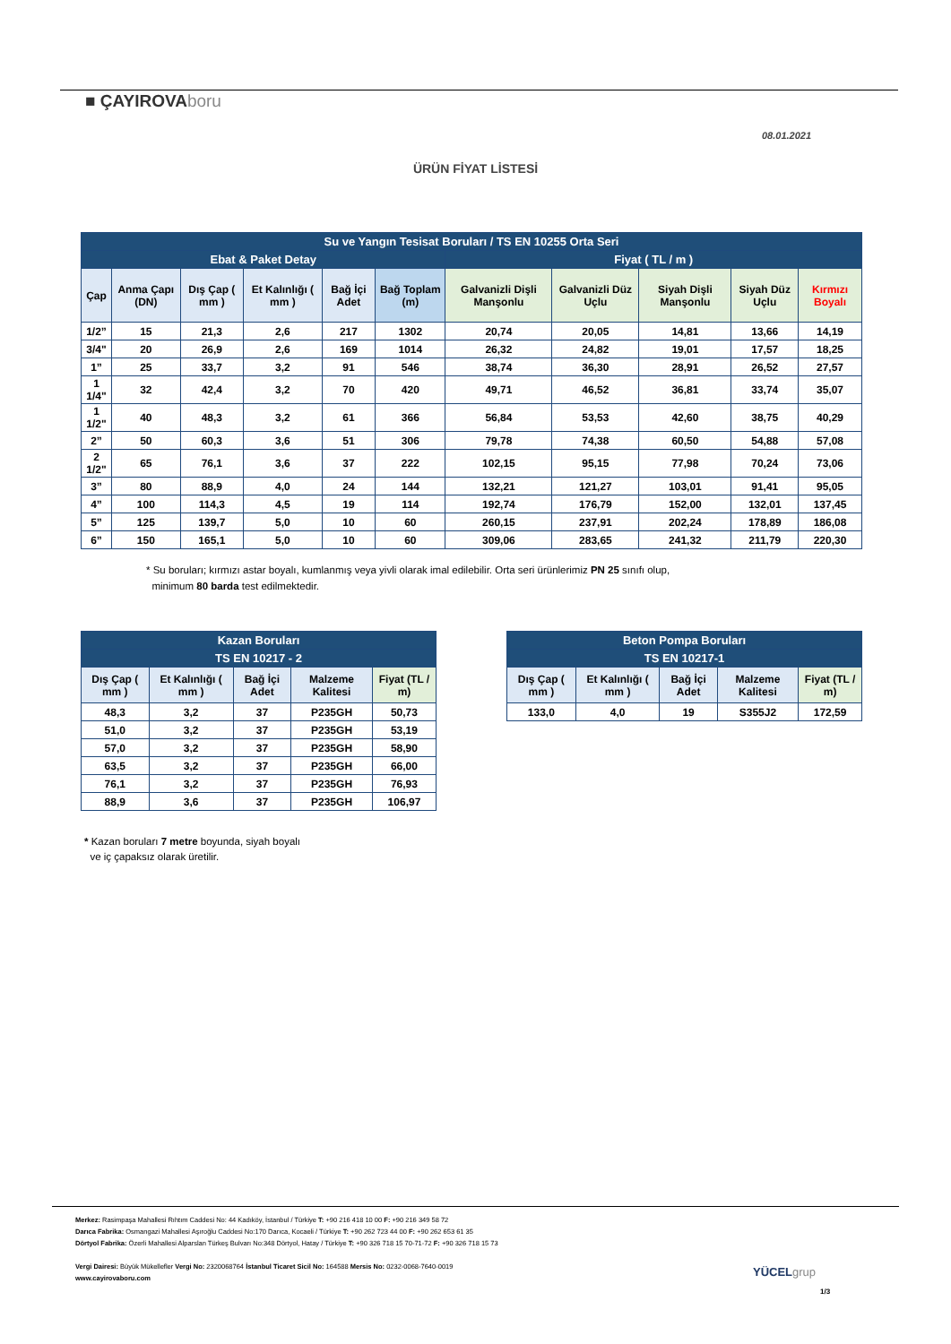■ ÇAYIROVAboru
08.01.2021
ÜRÜN FİYAT LİSTESİ
| Su ve Yangın Tesisat Boruları / TS EN 10255 Orta Seri | | | | | | | | | | |
| --- | --- | --- | --- | --- | --- | --- | --- | --- | --- | --- |
| Ebat & Paket Detay | | | | | | Fiyat ( TL / m ) | | | | |
| Çap | Anma Çapı (DN) | Dış Çap ( mm ) | Et Kalınlığı ( mm ) | Bağ İçi Adet | Bağ Toplam (m) | Galvanizli Dişli Manşonlu | Galvanizli Düz Uçlu | Siyah Dişli Manşonlu | Siyah Düz Uçlu | Kırmızı Boyalı |
| 1/2” | 15 | 21,3 | 2,6 | 217 | 1302 | 20,74 | 20,05 | 14,81 | 13,66 | 14,19 |
| 3/4" | 20 | 26,9 | 2,6 | 169 | 1014 | 26,32 | 24,82 | 19,01 | 17,57 | 18,25 |
| 1” | 25 | 33,7 | 3,2 | 91 | 546 | 38,74 | 36,30 | 28,91 | 26,52 | 27,57 |
| 1 1/4" | 32 | 42,4 | 3,2 | 70 | 420 | 49,71 | 46,52 | 36,81 | 33,74 | 35,07 |
| 1 1/2" | 40 | 48,3 | 3,2 | 61 | 366 | 56,84 | 53,53 | 42,60 | 38,75 | 40,29 |
| 2” | 50 | 60,3 | 3,6 | 51 | 306 | 79,78 | 74,38 | 60,50 | 54,88 | 57,08 |
| 2 1/2" | 65 | 76,1 | 3,6 | 37 | 222 | 102,15 | 95,15 | 77,98 | 70,24 | 73,06 |
| 3” | 80 | 88,9 | 4,0 | 24 | 144 | 132,21 | 121,27 | 103,01 | 91,41 | 95,05 |
| 4” | 100 | 114,3 | 4,5 | 19 | 114 | 192,74 | 176,79 | 152,00 | 132,01 | 137,45 |
| 5” | 125 | 139,7 | 5,0 | 10 | 60 | 260,15 | 237,91 | 202,24 | 178,89 | 186,08 |
| 6” | 150 | 165,1 | 5,0 | 10 | 60 | 309,06 | 283,65 | 241,32 | 211,79 | 220,30 |
* Su boruları; kırmızı astar boyalı, kumlanmış veya yivli olarak imal edilebilir. Orta seri ürünlerimiz PN 25 sınıfı olup,
minimum 80 barda test edilmektedir.
| Kazan Boruları | | | | |
| --- | --- | --- | --- | --- |
| TS EN 10217 - 2 | | | | |
| Dış Çap ( mm ) | Et Kalınlığı ( mm ) | Bağ İçi Adet | Malzeme Kalitesi | Fiyat (TL / m) |
| 48,3 | 3,2 | 37 | P235GH | 50,73 |
| 51,0 | 3,2 | 37 | P235GH | 53,19 |
| 57,0 | 3,2 | 37 | P235GH | 58,90 |
| 63,5 | 3,2 | 37 | P235GH | 66,00 |
| 76,1 | 3,2 | 37 | P235GH | 76,93 |
| 88,9 | 3,6 | 37 | P235GH | 106,97 |
| Beton Pompa Boruları | | | | |
| --- | --- | --- | --- | --- |
| TS EN 10217-1 | | | | |
| Dış Çap ( mm ) | Et Kalınlığı ( mm ) | Bağ İçi Adet | Malzeme Kalitesi | Fiyat (TL / m) |
| 133,0 | 4,0 | 19 | S355J2 | 172,59 |
* Kazan boruları 7 metre boyunda, siyah boyalı
ve iç çapaksız olarak üretilir.
Merkez: Rasimpaşa Mahallesi Rıhtım Caddesi No: 44 Kadıköy, İstanbul / Türkiye T: +90 216 418 10 00 F: +90 216 349 58 72
Darıca Fabrika: Osmangazi Mahallesi Aşıroğlu Caddesi No:170 Darıca, Kocaeli / Türkiye T: +90 262 723 44 00 F: +90 262 653 61 35
Dörtyol Fabrika: Özerli Mahallesi Alparslan Türkeş Bulvarı No:348 Dörtyol, Hatay / Türkiye T: +90 326 718 15 70-71-72 F: +90 326 718 15 73
Vergi Dairesi: Büyük Mükellefler Vergi No: 2320068764 İstanbul Ticaret Sicil No: 164588 Mersis No: 0232-0068-7640-0019
www.cayirovaboru.com
YÜCELgrup
1/3